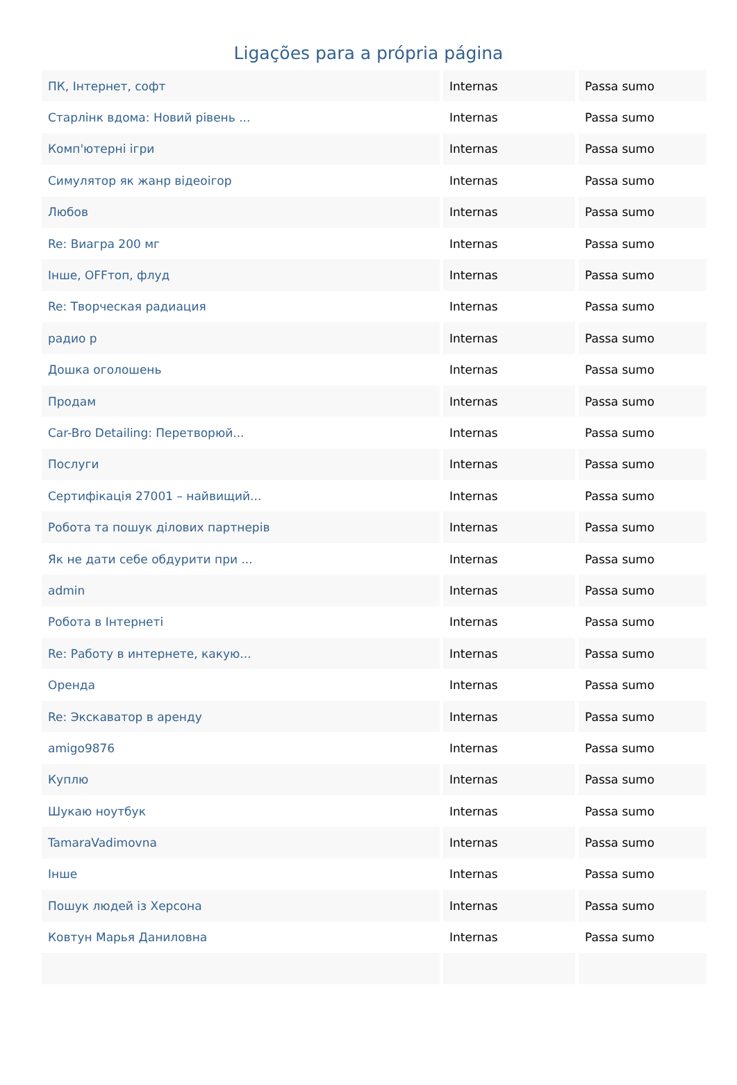Ligações para a própria página
| ПК, Інтернет, софт | Internas | Passa sumo |
| Старлінк вдома: Новий рівень ... | Internas | Passa sumo |
| Комп'ютерні ігри | Internas | Passa sumo |
| Симулятор як жанр відеоігор | Internas | Passa sumo |
| Любов | Internas | Passa sumo |
| Re: Виагра 200 мг | Internas | Passa sumo |
| Інше, OFFтоп, флуд | Internas | Passa sumo |
| Re: Творческая радиация | Internas | Passa sumo |
| радио р | Internas | Passa sumo |
| Дошка оголошень | Internas | Passa sumo |
| Продам | Internas | Passa sumo |
| Car-Bro Detailing: Перетворюй... | Internas | Passa sumo |
| Послуги | Internas | Passa sumo |
| Сертифікація 27001 – найвищий... | Internas | Passa sumo |
| Робота та пошук ділових партнерів | Internas | Passa sumo |
| Як не дати себе обдурити при ... | Internas | Passa sumo |
| admin | Internas | Passa sumo |
| Робота в Інтернеті | Internas | Passa sumo |
| Re: Работу в интернете, какую... | Internas | Passa sumo |
| Оренда | Internas | Passa sumo |
| Re: Экскаватор в аренду | Internas | Passa sumo |
| amigo9876 | Internas | Passa sumo |
| Куплю | Internas | Passa sumo |
| Шукаю ноутбук | Internas | Passa sumo |
| TamaraVadimovna | Internas | Passa sumo |
| Інше | Internas | Passa sumo |
| Пошук людей із Херсона | Internas | Passa sumo |
| Ковтун Марья Даниловна | Internas | Passa sumo |